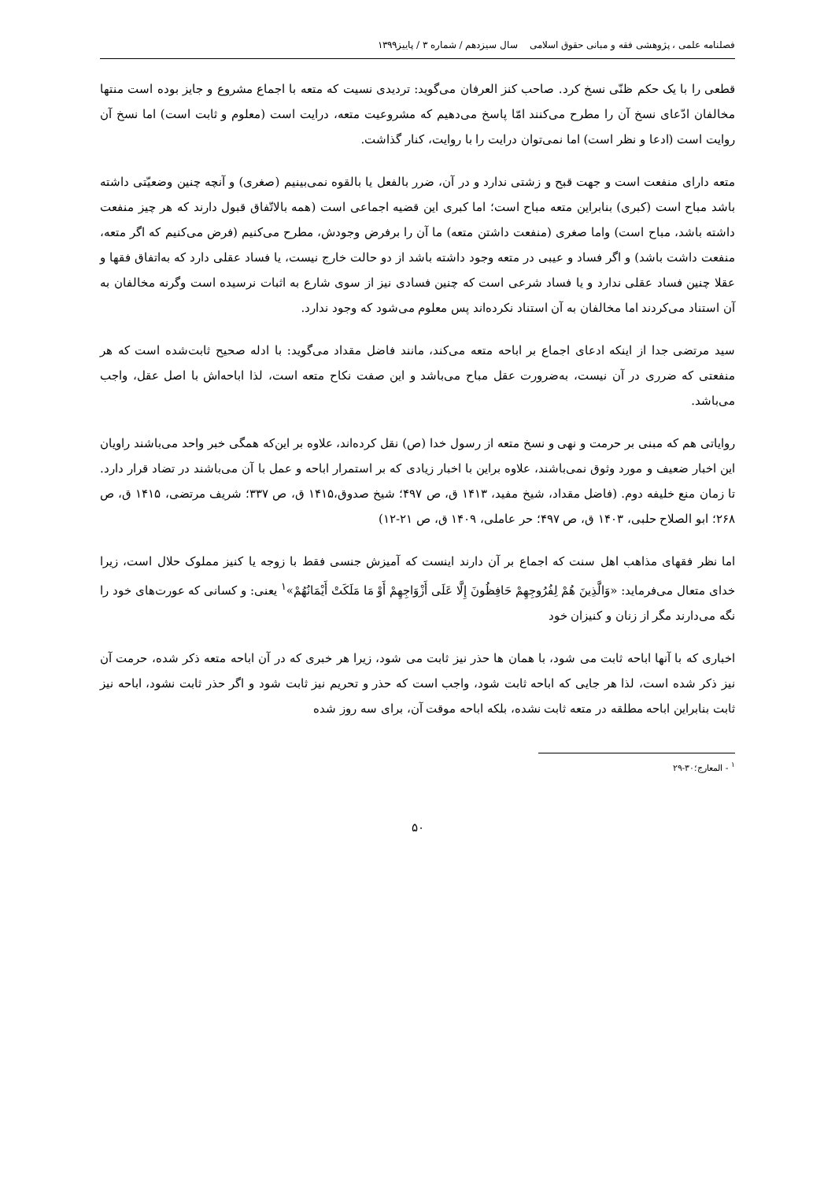فصلنامه علمی ، پژوهشی فقه و مبانی حقوق اسلامی سال سیزدهم / شماره ۳ / پاییز۱۳۹۹
قطعی را با یک حکم ظنّی نسخ کرد. صاحب کنز العرفان می‌گوید: تردیدی نسیت که متعه با اجماع مشروع و جایز بوده است منتها مخالفان ادّعای نسخ آن را مطرح می‌کنند امّا پاسخ می‌دهیم که مشروعیت متعه، درایت است (معلوم و ثابت است) اما نسخ آن روایت است (ادعا و نظر است) اما نمی‌توان درایت را با روایت، کنار گذاشت.
متعه دارای منفعت است و جهت قبح و زشتی ندارد و در آن، ضرر بالفعل یا بالقوه نمی‌بینیم (صغری) و آنچه چنین وضعیّتی داشته باشد مباح است (کبری) بنابراین متعه مباح است؛ اما کبری این قضیه اجماعی است (همه بالاتّفاق قبول دارند که هر چیز منفعت داشته باشد، مباح است) واما صغری (منفعت داشتن متعه) ما آن را برفرض وجودش، مطرح می‌کنیم (فرض می‌کنیم که اگر متعه، منفعت داشت باشد) و اگر فساد و عیبی در متعه وجود داشته باشد از دو حالت خارج نیست، یا فساد عقلی دارد که به‌اتفاق فقها و عقلا چنین فساد عقلی ندارد و یا فساد شرعی است که چنین فسادی نیز از سوی شارع به اثبات نرسیده است وگرنه مخالفان به آن استناد می‌کردند اما مخالفان به آن استناد نکرده‌اند پس معلوم می‌شود که وجود ندارد.
سید مرتضی جدا از اینکه ادعای اجماع بر اباحه متعه می‌کند، مانند فاضل مقداد می‌گوید: با ادله صحیح ثابت‌شده است که هر منفعتی که ضرری در آن نیست، به‌ضرورت عقل مباح می‌باشد و این صفت نکاح متعه است، لذا اباحه‌اش با اصل عقل، واجب می‌باشد.
روایاتی هم که مبنی بر حرمت و نهی و نسخ متعه از رسول خدا (ص) نقل کرده‌اند، علاوه بر این‌که همگی خبر واحد می‌باشند راویان این اخبار ضعیف و مورد وثوق نمی‌باشند، علاوه براین با اخبار زیادی که بر استمرار اباحه و عمل با آن می‌باشند در تضاد قرار دارد. تا زمان منع خلیفه دوم. (فاضل مقداد، شیخ مفید، ۱۴۱۳ ق، ص ۴۹۷؛ شیخ صدوق،۱۴۱۵ ق، ص ۳۳۷؛ شریف مرتضی، ۱۴۱۵ ق، ص ۲۶۸؛ ابو الصلاح حلبی، ۱۴۰۳ ق، ص ۴۹۷؛ حر عاملی، ۱۴۰۹ ق، ص ۲۱-۱۲)
اما نظر فقهای مذاهب اهل سنت که اجماع بر آن دارند اینست که آمیزش جنسی فقط با زوجه یا کنیز مملوک حلال است، زیرا خدای متعال می‌فرماید: «وَالَّذِينَ هُمْ لِفُرُوجِهِمْ حَافِظُونَ إِلَّا عَلَى أَزْوَاجِهِمْ أَوْ مَا مَلَكَتْ أَيْمَانُهُمْ»<sup>۱</sup> یعنی: و کسانی که عورت‌های خود را نگه می‌دارند مگر از زنان و کنیزان خود
اخباری که با آنها اباحه ثابت می شود، با همان ها حذر نیز ثابت می شود، زیرا هر خبری که در آن اباحه متعه ذکر شده، حرمت آن نیز ذکر شده است، لذا هر جایی که اباحه ثابت شود، واجب است که حذر و تحریم نیز ثابت شود و اگر حذر ثابت نشود، اباحه نیز ثابت بنابراین اباحه مطلقه در متعه ثابت نشده، بلکه اباحه موقت آن، برای سه روز شده
<sup>۱</sup> - المعارج؛۳۰-۲۹
۵۰